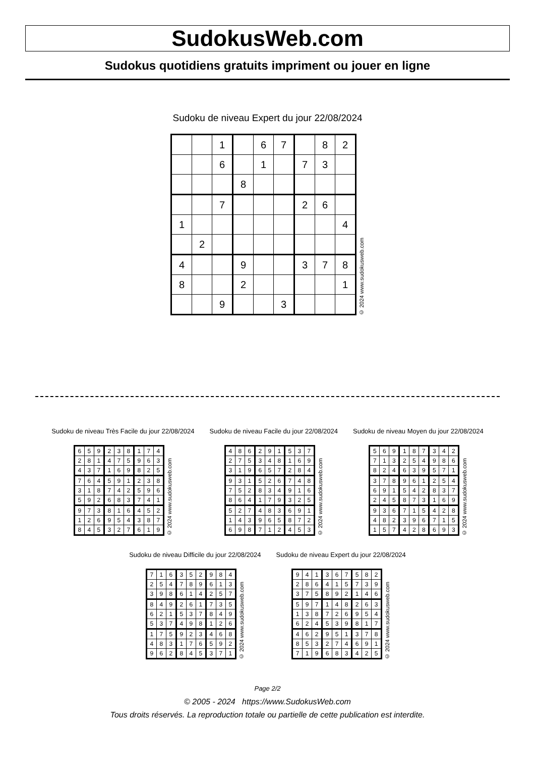SudokusWeb.com
Sudokus quotidiens gratuits impriment ou jouer en ligne
Sudoku de niveau Expert du jour 22/08/2024
| | | 1 | | 6 | 7 | | 8 | 2 |
| | | 6 | | 1 | | 7 | 3 | |
| | | | 8 | | | | | |
| | | 7 | | | | 2 | 6 | |
| 1 | | | | | | | | 4 |
| | 2 | | | | | | | |
| 4 | | | 9 | | | 3 | 7 | 8 |
| 8 | | | 2 | | | | | 1 |
| | | 9 | | | 3 | | | |
© 2024 www.sudokusweb.com
Sudoku de niveau Très Facile du jour 22/08/2024
| 6 | 5 | 9 | 2 | 3 | 8 | 1 | 7 | 4 |
| 2 | 8 | 1 | 4 | 7 | 5 | 9 | 6 | 3 |
| 4 | 3 | 7 | 1 | 6 | 9 | 8 | 2 | 5 |
| 7 | 6 | 4 | 5 | 9 | 1 | 2 | 3 | 8 |
| 3 | 1 | 8 | 7 | 4 | 2 | 5 | 9 | 6 |
| 5 | 9 | 2 | 6 | 8 | 3 | 7 | 4 | 1 |
| 9 | 7 | 3 | 8 | 1 | 6 | 4 | 5 | 2 |
| 1 | 2 | 6 | 9 | 5 | 4 | 3 | 8 | 7 |
| 8 | 4 | 5 | 3 | 2 | 7 | 6 | 1 | 9 |
© 2024 www.sudokusweb.com
Sudoku de niveau Facile du jour 22/08/2024
| 4 | 8 | 6 | 2 | 9 | 1 | 5 | 3 | 7 |
| 2 | 7 | 5 | 3 | 4 | 8 | 1 | 6 | 9 |
| 3 | 1 | 9 | 6 | 5 | 7 | 2 | 8 | 4 |
| 9 | 3 | 1 | 5 | 2 | 6 | 7 | 4 | 8 |
| 7 | 5 | 2 | 8 | 3 | 4 | 9 | 1 | 6 |
| 8 | 6 | 4 | 1 | 7 | 9 | 3 | 2 | 5 |
| 5 | 2 | 7 | 4 | 8 | 3 | 6 | 9 | 1 |
| 1 | 4 | 3 | 9 | 6 | 5 | 8 | 7 | 2 |
| 6 | 9 | 8 | 7 | 1 | 2 | 4 | 5 | 3 |
© 2024 www.sudokusweb.com
Sudoku de niveau Moyen du jour 22/08/2024
| 5 | 6 | 9 | 1 | 8 | 7 | 3 | 4 | 2 |
| 7 | 1 | 3 | 2 | 5 | 4 | 9 | 8 | 6 |
| 8 | 2 | 4 | 6 | 3 | 9 | 5 | 7 | 1 |
| 3 | 7 | 8 | 9 | 6 | 1 | 2 | 5 | 4 |
| 6 | 9 | 1 | 5 | 4 | 2 | 8 | 3 | 7 |
| 2 | 4 | 5 | 8 | 7 | 3 | 1 | 6 | 9 |
| 9 | 3 | 6 | 7 | 1 | 5 | 4 | 2 | 8 |
| 4 | 8 | 2 | 3 | 9 | 6 | 7 | 1 | 5 |
| 1 | 5 | 7 | 4 | 2 | 8 | 6 | 9 | 3 |
© 2024 www.sudokusweb.com
Sudoku de niveau Difficile du jour 22/08/2024
| 7 | 1 | 6 | 3 | 5 | 2 | 9 | 8 | 4 |
| 2 | 5 | 4 | 7 | 8 | 9 | 6 | 1 | 3 |
| 3 | 9 | 8 | 6 | 1 | 4 | 2 | 5 | 7 |
| 8 | 4 | 9 | 2 | 6 | 1 | 7 | 3 | 5 |
| 6 | 2 | 1 | 5 | 3 | 7 | 8 | 4 | 9 |
| 5 | 3 | 7 | 4 | 9 | 8 | 1 | 2 | 6 |
| 1 | 7 | 5 | 9 | 2 | 3 | 4 | 6 | 8 |
| 4 | 8 | 3 | 1 | 7 | 6 | 5 | 9 | 2 |
| 9 | 6 | 2 | 8 | 4 | 5 | 3 | 7 | 1 |
© 2024 www.sudokusweb.com
Sudoku de niveau Expert du jour 22/08/2024
| 9 | 4 | 1 | 3 | 6 | 7 | 5 | 8 | 2 |
| 2 | 8 | 6 | 4 | 1 | 5 | 7 | 3 | 9 |
| 3 | 7 | 5 | 8 | 9 | 2 | 1 | 4 | 6 |
| 5 | 9 | 7 | 1 | 4 | 8 | 2 | 6 | 3 |
| 1 | 3 | 8 | 7 | 2 | 6 | 9 | 5 | 4 |
| 6 | 2 | 4 | 5 | 3 | 9 | 8 | 1 | 7 |
| 4 | 6 | 2 | 9 | 5 | 1 | 3 | 7 | 8 |
| 8 | 5 | 3 | 2 | 7 | 4 | 6 | 9 | 1 |
| 7 | 1 | 9 | 6 | 8 | 3 | 4 | 2 | 5 |
© 2024 www.sudokusweb.com
Page 2/2
© 2005 - 2024 https://www.SudokusWeb.com
Tous droits réservés. La reproduction totale ou partielle de cette publication est interdite.